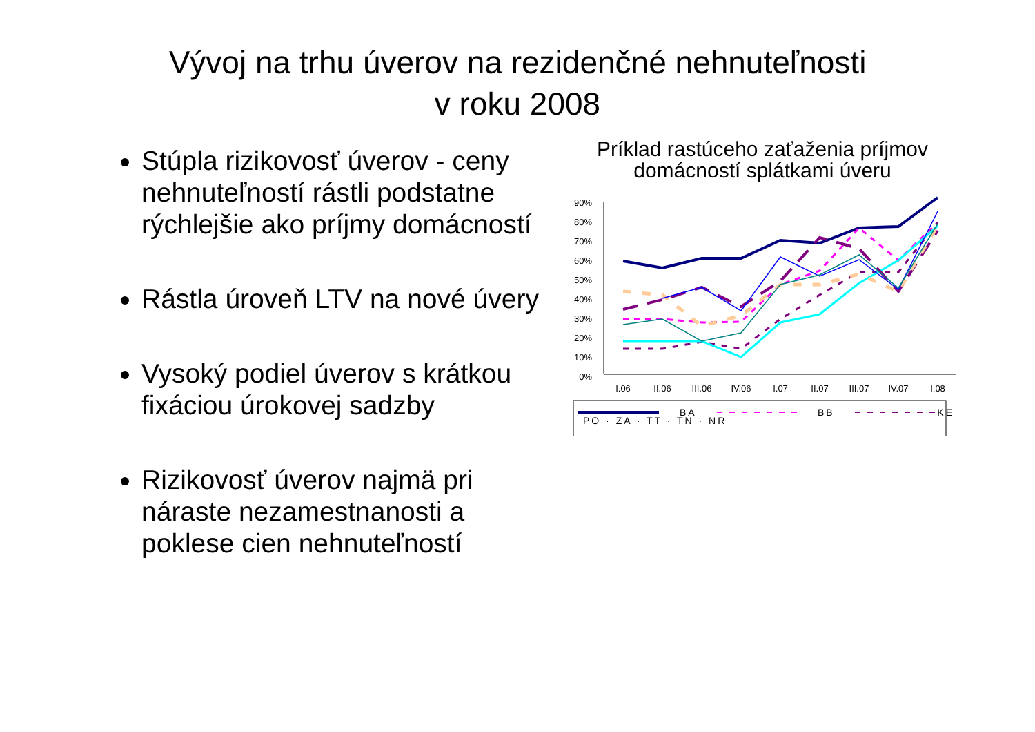Vývoj na trhu úverov na rezidenčné nehnuteľnosti
v roku 2008
Stúpla rizikovosť úverov - ceny nehnuteľností rástli podstatne rýchlejšie ako príjmy domácností
Rástla úroveň LTV na nové úvery
Vysoký podiel úverov s krátkou fixáciou úrokovej sadzby
Rizikovosť úverov najmä pri náraste nezamestnanosti a poklese cien nehnuteľností
Príklad rastúceho zaťaženia príjmov
domácností splátkami úveru
90%
80%
70%
60%
50%
40%
30%
20%
10%
0%
I.06
II.06
III.06
IV.06
I.07
II.07
III.07
IV.07
I.08
BA
BB
KE
PO · ZA · TT · TN · NR